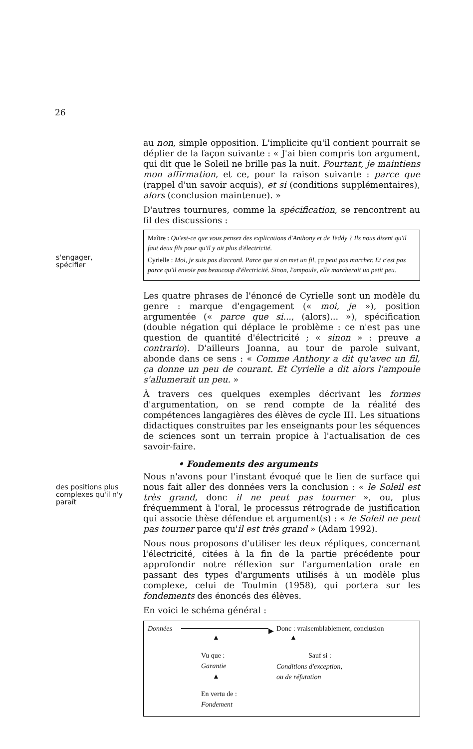26
s'engager,
spécifier
des positions plus
complexes qu'il n'y
paraît
au non, simple opposition. L'implicite qu'il contient pourrait se déplier de la façon suivante : « J'ai bien compris ton argument, qui dit que le Soleil ne brille pas la nuit. Pourtant, je maintiens mon affirmation, et ce, pour la raison suivante : parce que (rappel d'un savoir acquis), et si (conditions supplémentaires), alors (conclusion maintenue). »
D'autres tournures, comme la spécification, se rencontrent au fil des discussions :
Maître : Qu'est-ce que vous pensez des explications d'Anthony et de Teddy ? Ils nous disent qu'il faut deux fils pour qu'il y ait plus d'électricité.
Cyrielle : Moi, je suis pas d'accord. Parce que si on met un fil, ça peut pas marcher. Et c'est pas parce qu'il envoie pas beaucoup d'électricité. Sinon, l'ampoule, elle marcherait un petit peu.
Les quatre phrases de l'énoncé de Cyrielle sont un modèle du genre : marque d'engagement (« moi, je »), position argumentée (« parce que si..., (alors)... »), spécification (double négation qui déplace le problème : ce n'est pas une question de quantité d'électricité ; « sinon » : preuve a contrario). D'ailleurs Joanna, au tour de parole suivant, abonde dans ce sens : « Comme Anthony a dit qu'avec un fil, ça donne un peu de courant. Et Cyrielle a dit alors l'ampoule s'allumerait un peu. »
À travers ces quelques exemples décrivant les formes d'argumentation, on se rend compte de la réalité des compétences langagières des élèves de cycle III. Les situations didactiques construites par les enseignants pour les séquences de sciences sont un terrain propice à l'actualisation de ces savoir-faire.
• Fondements des arguments
Nous n'avons pour l'instant évoqué que le lien de surface qui nous fait aller des données vers la conclusion : « le Soleil est très grand, donc il ne peut pas tourner », ou, plus fréquemment à l'oral, le processus rétrograde de justification qui associe thèse défendue et argument(s) : « le Soleil ne peut pas tourner parce qu'il est très grand » (Adam 1992).
Nous nous proposons d'utiliser les deux répliques, concernant l'électricité, citées à la fin de la partie précédente pour approfondir notre réflexion sur l'argumentation orale en passant des types d'arguments utilisés à un modèle plus complexe, celui de Toulmin (1958), qui portera sur les fondements des énoncés des élèves.
En voici le schéma général :
Données ▶
Donc : vraisemblablement, conclusion
▲ ▲
Vu que :
Garantie
Sauf si :
Conditions d'exception,
ou de réfutation
▲
En vertu de :
Fondement